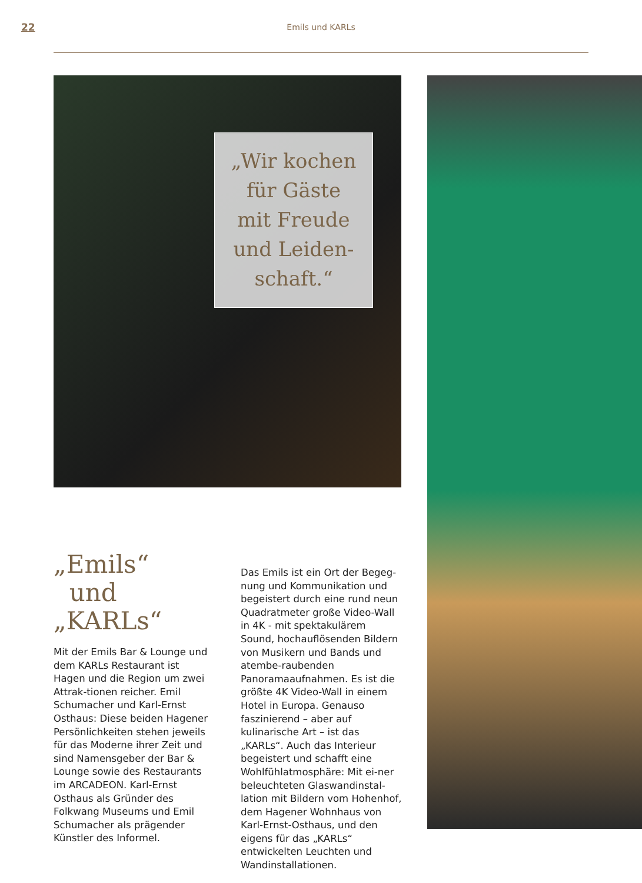22
Emils und KARLs
„Wir kochen
für Gäste
mit Freude
und Leiden-
schaft.“
„Emils“
und
„KARLs“
Mit der Emils Bar & Lounge und dem KARLs Restaurant ist Hagen und die Region um zwei Attrak-tionen reicher. Emil Schumacher und Karl-Ernst Osthaus: Diese beiden Hagener Persönlichkeiten stehen jeweils für das Moderne ihrer Zeit und sind Namensgeber der Bar & Lounge sowie des Restaurants im ARCADEON. Karl-Ernst Osthaus als Gründer des Folkwang Museums und Emil Schumacher als prägender Künstler des Informel.
Das Emils ist ein Ort der Begeg-nung und Kommunikation und begeistert durch eine rund neun Quadratmeter große Video-Wall in 4K - mit spektakulärem Sound, hochauflösenden Bildern von Musikern und Bands und atembe-raubenden Panoramaaufnahmen. Es ist die größte 4K Video-Wall in einem Hotel in Europa. Genauso faszinierend – aber auf kulinarische Art – ist das „KARLs“. Auch das Interieur begeistert und schafft eine Wohlfühlatmosphäre: Mit ei-ner beleuchteten Glaswandinstal-lation mit Bildern vom Hohenhof, dem Hagener Wohnhaus von Karl-Ernst-Osthaus, und den eigens für das „KARLs“ entwickelten Leuchten und Wandinstallationen.